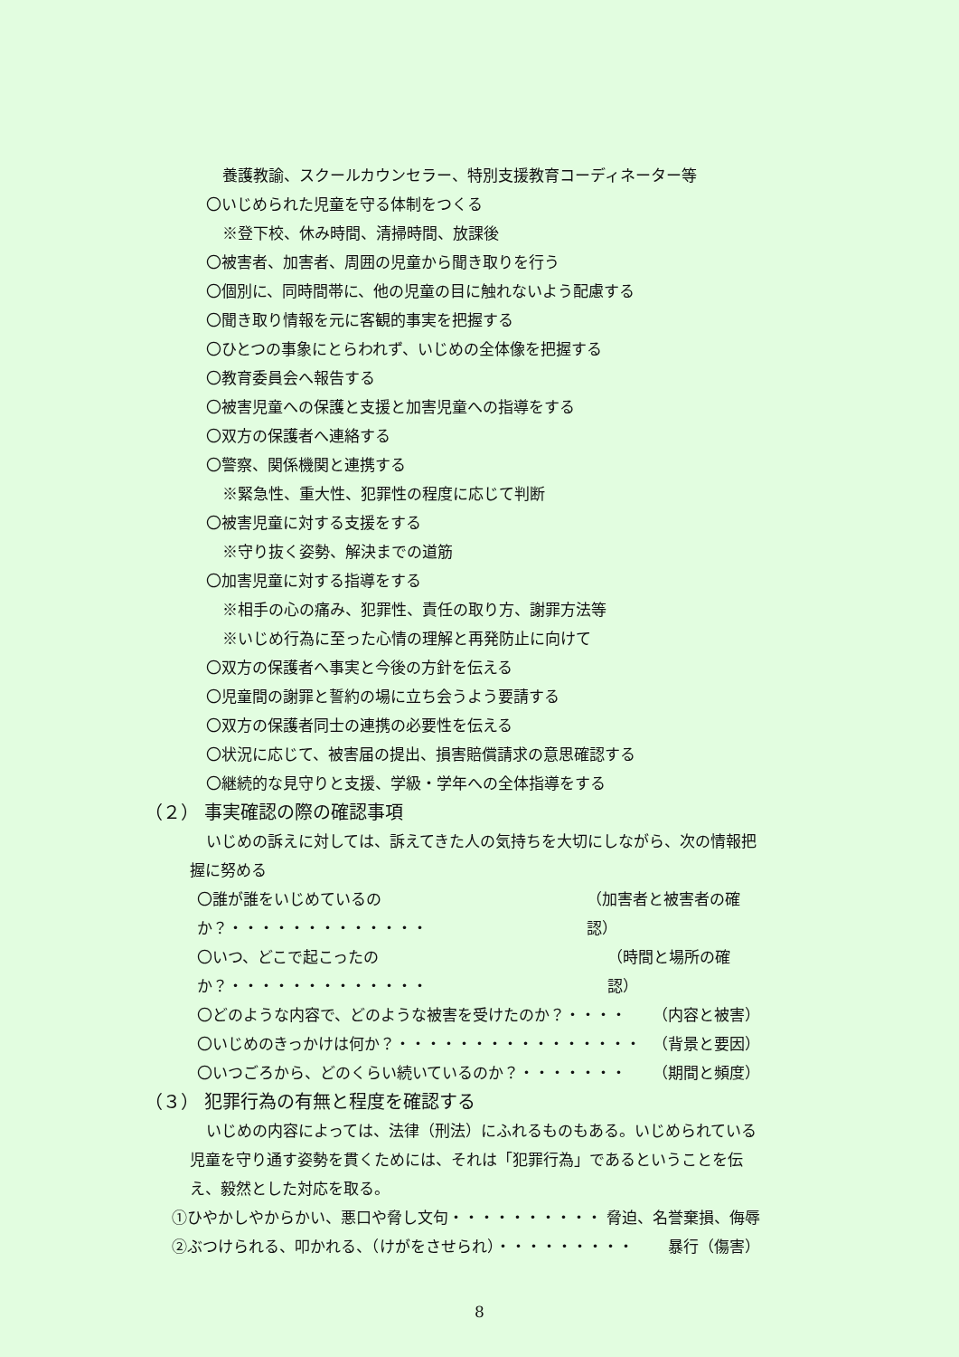養護教諭、スクールカウンセラー、特別支援教育コーディネーター等
〇いじめられた児童を守る体制をつくる
※登下校、休み時間、清掃時間、放課後
〇被害者、加害者、周囲の児童から聞き取りを行う
〇個別に、同時間帯に、他の児童の目に触れないよう配慮する
〇聞き取り情報を元に客観的事実を把握する
〇ひとつの事象にとらわれず、いじめの全体像を把握する
〇教育委員会へ報告する
〇被害児童への保護と支援と加害児童への指導をする
〇双方の保護者へ連絡する
〇警察、関係機関と連携する
※緊急性、重大性、犯罪性の程度に応じて判断
〇被害児童に対する支援をする
※守り抜く姿勢、解決までの道筋
〇加害児童に対する指導をする
※相手の心の痛み、犯罪性、責任の取り方、謝罪方法等
※いじめ行為に至った心情の理解と再発防止に向けて
〇双方の保護者へ事実と今後の方針を伝える
〇児童間の謝罪と誓約の場に立ち会うよう要請する
〇双方の保護者同士の連携の必要性を伝える
〇状況に応じて、被害届の提出、損害賠償請求の意思確認する
〇継続的な見守りと支援、学級・学年への全体指導をする
（２） 事実確認の際の確認事項
いじめの訴えに対しては、訴えてきた人の気持ちを大切にしながら、次の情報把握に努める
〇誰が誰をいじめているのか？・・・・・・・・・・・・・ （加害者と被害者の確認）
〇いつ、どこで起こったのか？・・・・・・・・・・・・・ （時間と場所の確認）
〇どのような内容で、どのような被害を受けたのか？・・・・ （内容と被害）
〇いじめのきっかけは何か？・・・・・・・・・・・・・・・・ （背景と要因）
〇いつごろから、どのくらい続いているのか？・・・・・・・ （期間と頻度）
（３） 犯罪行為の有無と程度を確認する
いじめの内容によっては、法律（刑法）にふれるものもある。いじめられている児童を守り通す姿勢を貫くためには、それは「犯罪行為」であるということを伝え、毅然とした対応を取る。
①ひやかしやからかい、悪口や脅し文句・・・・・・・・・・ 脅迫、名誉棄損、侮辱
②ぶつけられる、叩かれる、（けがをさせられ）・・・・・・・・・ 暴行（傷害）
8